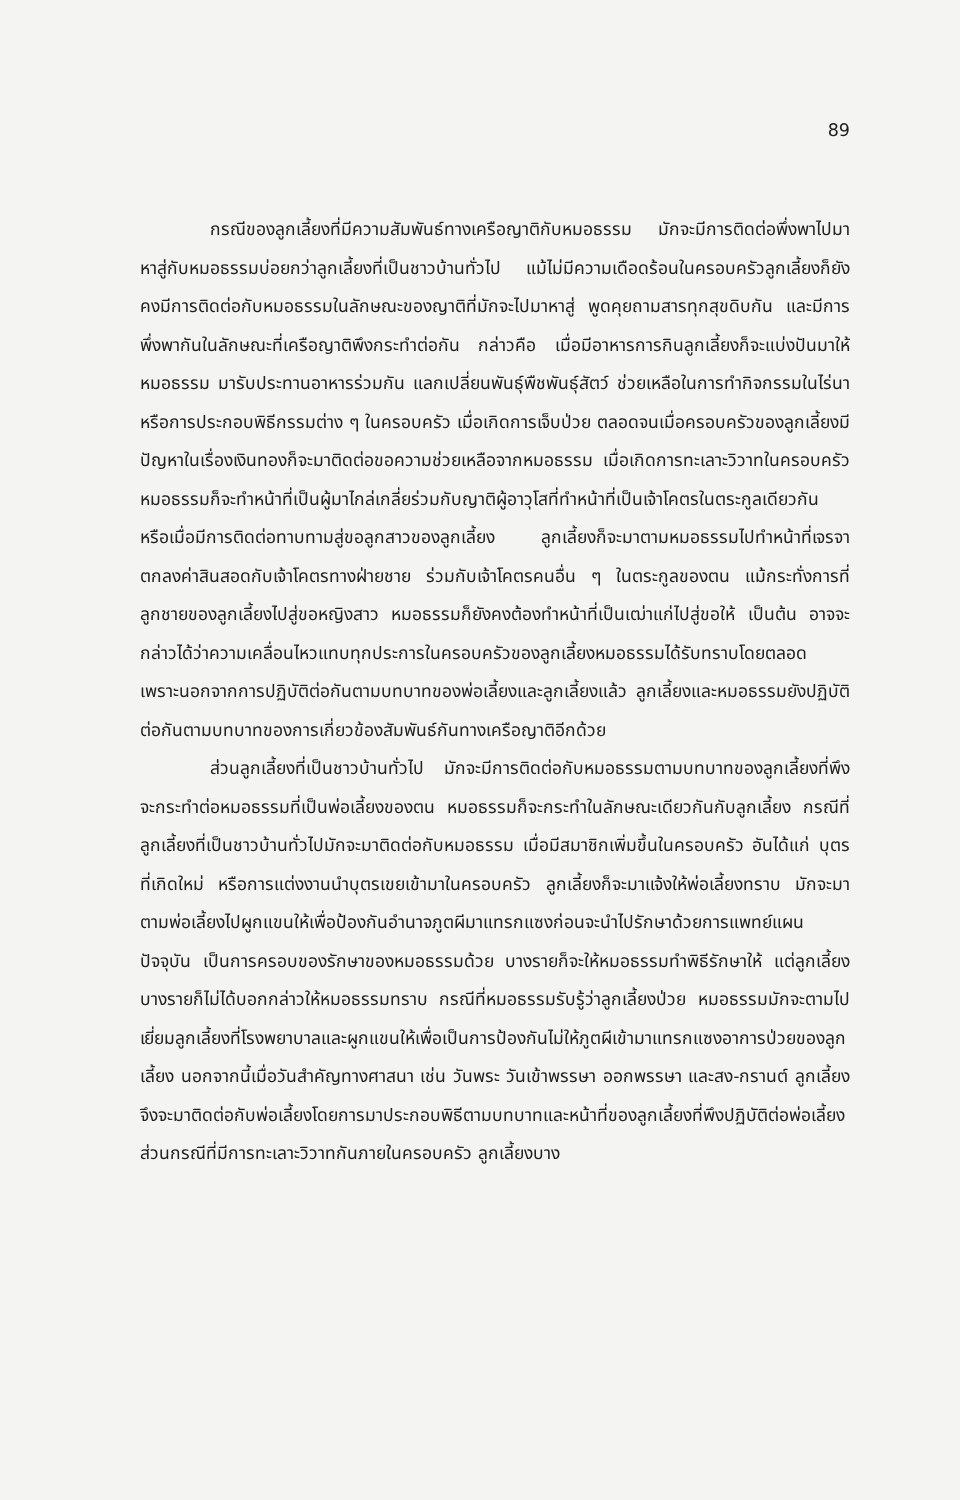89
กรณีของลูกเลี้ยงที่มีความสัมพันธ์ทางเครือญาติกับหมอธรรม มักจะมีการติดต่อพึ่งพาไปมาหาสู่กับหมอธรรมบ่อยกว่าลูกเลี้ยงที่เป็นชาวบ้านทั่วไป แม้ไม่มีความเดือดร้อนในครอบครัวลูกเลี้ยงก็ยังคงมีการติดต่อกับหมอธรรมในลักษณะของญาติที่มักจะไปมาหาสู่ พูดคุยถามสารทุกสุขดิบกัน และมีการพึ่งพากันในลักษณะที่เครือญาติพึงกระทำต่อกัน กล่าวคือ เมื่อมีอาหารการกินลูกเลี้ยงก็จะแบ่งปันมาให้หมอธรรม มารับประทานอาหารร่วมกัน แลกเปลี่ยนพันธุ์พืชพันธุ์สัตว์ ช่วยเหลือในการทำกิจกรรมในไร่นา หรือการประกอบพิธีกรรมต่าง ๆ ในครอบครัว เมื่อเกิดการเจ็บป่วย ตลอดจนเมื่อครอบครัวของลูกเลี้ยงมีปัญหาในเรื่องเงินทองก็จะมาติดต่อขอความช่วยเหลือจากหมอธรรม เมื่อเกิดการทะเลาะวิวาทในครอบครัวหมอธรรมก็จะทำหน้าที่เป็นผู้มาไกล่เกลี่ยร่วมกับญาติผู้อาวุโสที่ทำหน้าที่เป็นเจ้าโคตรในตระกูลเดียวกัน หรือเมื่อมีการติดต่อทาบทามสู่ขอลูกสาวของลูกเลี้ยง ลูกเลี้ยงก็จะมาตามหมอธรรมไปทำหน้าที่เจรจาตกลงค่าสินสอดกับเจ้าโคตรทางฝ่ายชาย ร่วมกับเจ้าโคตรคนอื่น ๆ ในตระกูลของตน แม้กระทั่งการที่ลูกชายของลูกเลี้ยงไปสู่ขอหญิงสาว หมอธรรมก็ยังคงต้องทำหน้าที่เป็นเฒ่าแก่ไปสู่ขอให้ เป็นต้น อาจจะกล่าวได้ว่าความเคลื่อนไหวแทบทุกประการในครอบครัวของลูกเลี้ยงหมอธรรมได้รับทราบโดยตลอด เพราะนอกจากการปฏิบัติต่อกันตามบทบาทของพ่อเลี้ยงและลูกเลี้ยงแล้ว ลูกเลี้ยงและหมอธรรมยังปฏิบัติต่อกันตามบทบาทของการเกี่ยวข้องสัมพันธ์กันทางเครือญาติอีกด้วย
ส่วนลูกเลี้ยงที่เป็นชาวบ้านทั่วไป มักจะมีการติดต่อกับหมอธรรมตามบทบาทของลูกเลี้ยงที่พึงจะกระทำต่อหมอธรรมที่เป็นพ่อเลี้ยงของตน หมอธรรมก็จะกระทำในลักษณะเดียวกันกับลูกเลี้ยง กรณีที่ลูกเลี้ยงที่เป็นชาวบ้านทั่วไปมักจะมาติดต่อกับหมอธรรม เมื่อมีสมาชิกเพิ่มขึ้นในครอบครัว อันได้แก่ บุตรที่เกิดใหม่ หรือการแต่งงานนำบุตรเขยเข้ามาในครอบครัว ลูกเลี้ยงก็จะมาแจ้งให้พ่อเลี้ยงทราบ มักจะมาตามพ่อเลี้ยงไปผูกแขนให้เพื่อป้องกันอำนาจภูตผีมาแทรกแซงก่อนจะนำไปรักษาด้วยการแพทย์แผนปัจจุบัน เป็นการครอบของรักษาของหมอธรรมด้วย บางรายก็จะให้หมอธรรมทำพิธีรักษาให้ แต่ลูกเลี้ยงบางรายก็ไม่ได้บอกกล่าวให้หมอธรรมทราบ กรณีที่หมอธรรมรับรู้ว่าลูกเลี้ยงป่วย หมอธรรมมักจะตามไปเยี่ยมลูกเลี้ยงที่โรงพยาบาลและผูกแขนให้เพื่อเป็นการป้องกันไม่ให้ภูตผีเข้ามาแทรกแซงอาการป่วยของลูกเลี้ยง นอกจากนี้เมื่อวันสำคัญทางศาสนา เช่น วันพระ วันเข้าพรรษา ออกพรรษา และสง-กรานต์ ลูกเลี้ยงจึงจะมาติดต่อกับพ่อเลี้ยงโดยการมาประกอบพิธีตามบทบาทและหน้าที่ของลูกเลี้ยงที่พึงปฏิบัติต่อพ่อเลี้ยง ส่วนกรณีที่มีการทะเลาะวิวาทกันภายในครอบครัว ลูกเลี้ยงบาง